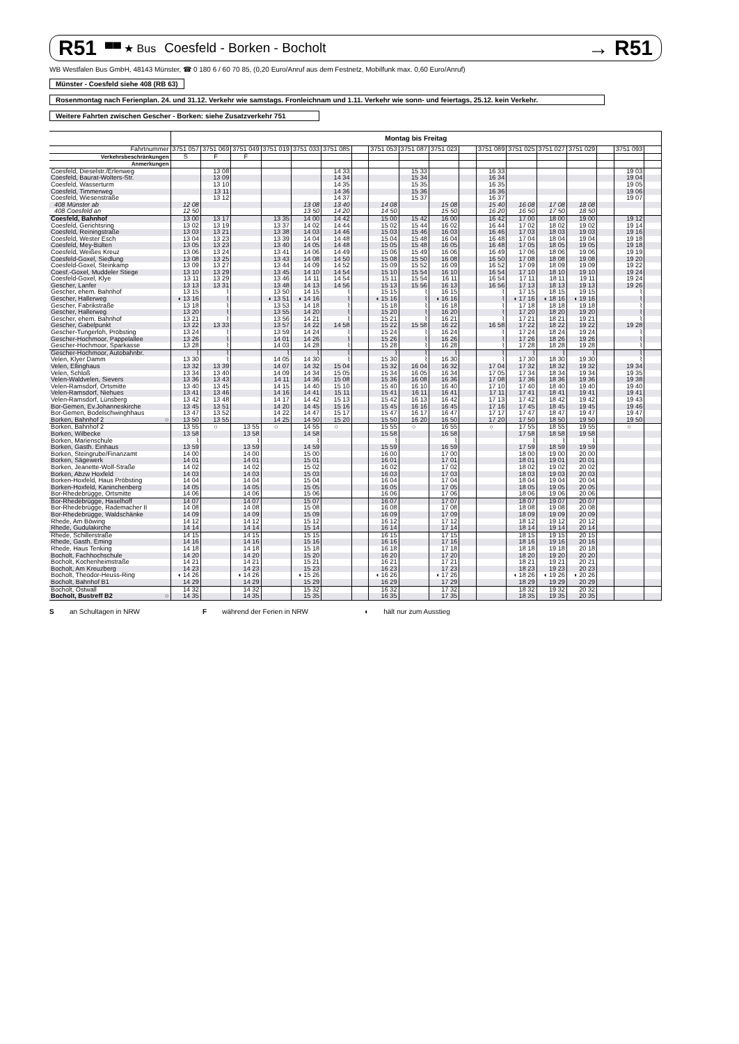R51 ▀▀ ★ Bus Coesfeld - Borken - Bocholt
→ R51
WB Westfalen Bus GmbH, 48143 Münster, ☎ 0 180 6 / 60 70 85, (0,20 Euro/Anruf aus dem Festnetz, Mobilfunk max. 0,60 Euro/Anruf)
Münster - Coesfeld siehe 408 (RB 63)
Rosenmontag nach Ferienplan. 24. und 31.12. Verkehr wie samstags. Fronleichnam und 1.11. Verkehr wie sonn- und feiertags, 25.12. kein Verkehr.
Weitere Fahrten zwischen Gescher - Borken: siehe Zusatzverkehr 751
| | Montag bis Freitag | | | | | | | | | | | | | | | | | |
| --- | --- | --- | --- | --- | --- | --- | --- | --- | --- | --- | --- | --- | --- | --- | --- | --- | --- | --- |
| Fahrtnummer | 3751 057 | 3751 069 | 3751 049 | 3751 019 | 3751 033 | 3751 085 | | 3751 053 | 3751 087 | 3751 023 | | 3751 089 | 3751 025 | 3751 027 | 3751 029 | | 3751 093 | |
| Verkehrsbeschränkungen | S | F | F | | | | | | | | | | | | | | | |
| Anmerkungen | | | | | | | | | | | | | | | | | | |
| Coesfeld, Dieselstr./Erlenweg | | 13 08 | | | | 14 33 | | | 15 33 | | | 16 33 | | | | | 19 03 | |
| Coesfeld, Baurat-Wolters-Str. | | 13 09 | | | | 14 34 | | | 15 34 | | | 16 34 | | | | | 19 04 | |
| Coesfeld, Wasserturm | | 13 10 | | | | 14 35 | | | 15 35 | | | 16 35 | | | | | 19 05 | |
| Coesfeld, Timmerweg | | 13 11 | | | | 14 36 | | | 15 36 | | | 16 36 | | | | | 19 06 | |
| Coesfeld, Wiesenstraße | | 13 12 | | | | 14 37 | | | 15 37 | | | 16 37 | | | | | 19 07 | |
| 408 Münster ab | 12 08 | | | | 13 08 | 13 40 | | 14 08 | | 15 08 | | 15 40 | 16 08 | 17 08 | 18 08 | | | |
| 408 Coesfeld an | 12 50 | | | | 13 50 | 14 20 | | 14 50 | | 15 50 | | 16 20 | 16 50 | 17 50 | 18 50 | | | |
| Coesfeld, Bahnhof | 13 00 | 13 17 | | 13 35 | 14 00 | 14 42 | | 15 00 | 15 42 | 16 00 | | 16 42 | 17 00 | 18 00 | 19 00 | | 19 12 | |
| Coesfeld, Gerichtsring | 13 02 | 13 19 | | 13 37 | 14 02 | 14 44 | | 15 02 | 15 44 | 16 02 | | 16 44 | 17 02 | 18 02 | 19 02 | | 19 14 | |
| Coesfeld, Reiningstraße | 13 03 | 13 21 | | 13 38 | 14 03 | 14 46 | | 15 03 | 15 46 | 16 03 | | 16 46 | 17 03 | 18 03 | 19 03 | | 19 16 | |
| Coesfeld, Wester Esch | 13 04 | 13 23 | | 13 39 | 14 04 | 14 48 | | 15 04 | 15 48 | 16 04 | | 16 48 | 17 04 | 18 04 | 19 04 | | 19 18 | |
| Coesfeld, Mey-Bülten | 13 05 | 13 23 | | 13 40 | 14 05 | 14 48 | | 15 05 | 15 48 | 16 05 | | 16 48 | 17 05 | 18 05 | 19 05 | | 19 18 | |
| Coesfeld, Weißes Kreuz | 13 06 | 13 24 | | 13 41 | 14 06 | 14 49 | | 15 06 | 15 49 | 16 06 | | 16 49 | 17 06 | 18 06 | 19 06 | | 19 19 | |
| Coesfeld-Goxel, Siedlung | 13 08 | 13 25 | | 13 43 | 14 08 | 14 50 | | 15 08 | 15 50 | 16 08 | | 16 50 | 17 08 | 18 08 | 19 08 | | 19 20 | |
| Coesfeld-Goxel, Steinkamp | 13 09 | 13 27 | | 13 44 | 14 09 | 14 52 | | 15 09 | 15 52 | 16 09 | | 16 52 | 17 09 | 18 09 | 19 09 | | 19 22 | |
| Coesf.-Goxel, Muddeler Stiege | 13 10 | 13 29 | | 13 45 | 14 10 | 14 54 | | 15 10 | 15 54 | 16 10 | | 16 54 | 17 10 | 18 10 | 19 10 | | 19 24 | |
| Coesfeld-Goxel, Klye | 13 11 | 13 29 | | 13 46 | 14 11 | 14 54 | | 15 11 | 15 54 | 16 11 | | 16 54 | 17 11 | 18 11 | 19 11 | | 19 24 | |
| Gescher, Lanfer | 13 13 | 13 31 | | 13 48 | 14 13 | 14 56 | | 15 13 | 15 56 | 16 13 | | 16 56 | 17 13 | 18 13 | 19 13 | | 19 26 | |
| Gescher, ehem. Bahnhof | 13 15 | ⌇ | | 13 50 | 14 15 | ⌇ | | 15 15 | ⌇ | 16 15 | | ⌇ | 17 15 | 18 15 | 19 15 | | ⌇ | |
| Gescher, Hallerweg | ◖ 13 16 | ⌇ | | ◖ 13 51 | ◖ 14 16 | ⌇ | | ◖ 15 16 | ⌇ | ◖ 16 16 | | ⌇ | ◖ 17 16 | ◖ 18 16 | ◖ 19 16 | | ⌇ | |
| Gescher, Fabrikstraße | 13 18 | ⌇ | | 13 53 | 14 18 | ⌇ | | 15 18 | ⌇ | 16 18 | | ⌇ | 17 18 | 18 18 | 19 18 | | ⌇ | |
| Gescher, Hallerweg | 13 20 | ⌇ | | 13 55 | 14 20 | ⌇ | | 15 20 | ⌇ | 16 20 | | ⌇ | 17 20 | 18 20 | 19 20 | | ⌇ | |
| Gescher, ehem. Bahnhof | 13 21 | ⌇ | | 13 56 | 14 21 | ⌇ | | 15 21 | ⌇ | 16 21 | | ⌇ | 17 21 | 18 21 | 19 21 | | ⌇ | |
| Gescher, Gabelpunkt | 13 22 | 13 33 | | 13 57 | 14 22 | 14 58 | | 15 22 | 15 58 | 16 22 | | 16 58 | 17 22 | 18 22 | 19 22 | | 19 28 | |
| Gescher-Tungerloh, Pröbsting | 13 24 | ⌇ | | 13 59 | 14 24 | ⌇ | | 15 24 | ⌇ | 16 24 | | ⌇ | 17 24 | 18 24 | 19 24 | | ⌇ | |
| Gescher-Hochmoor, Pappelallee | 13 26 | ⌇ | | 14 01 | 14 26 | ⌇ | | 15 26 | ⌇ | 16 26 | | ⌇ | 17 26 | 18 26 | 19 26 | | ⌇ | |
| Gescher-Hochmoor, Sparkasse | 13 28 | ⌇ | | 14 03 | 14 28 | ⌇ | | 15 28 | ⌇ | 16 28 | | ⌇ | 17 28 | 18 28 | 19 28 | | ⌇ | |
| Gescher-Hochmoor, Autobahnbr. | ⌇ | ⌇ | | ⌇ | ⌇ | ⌇ | | ⌇ | ⌇ | ⌇ | | ⌇ | ⌇ | ⌇ | ⌇ | | ⌇ | |
| Velen, Klyer Damm | 13 30 | ⌇ | | 14 05 | 14 30 | ⌇ | | 15 30 | ⌇ | 16 30 | | ⌇ | 17 30 | 18 30 | 19 30 | | ⌇ | |
| Velen, Ellinghaus | 13 32 | 13 39 | | 14 07 | 14 32 | 15 04 | | 15 32 | 16 04 | 16 32 | | 17 04 | 17 32 | 18 32 | 19 32 | | 19 34 | |
| Velen, Schloß | 13 34 | 13 40 | | 14 09 | 14 34 | 15 05 | | 15 34 | 16 05 | 16 34 | | 17 05 | 17 34 | 18 34 | 19 34 | | 19 35 | |
| Velen-Waldvelen, Sievers | 13 36 | 13 43 | | 14 11 | 14 36 | 15 08 | | 15 36 | 16 08 | 16 36 | | 17 08 | 17 36 | 18 36 | 19 36 | | 19 38 | |
| Velen-Ramsdorf, Ortsmitte | 13 40 | 13 45 | | 14 15 | 14 40 | 15 10 | | 15 40 | 16 10 | 16 40 | | 17 10 | 17 40 | 18 40 | 19 40 | | 19 40 | |
| Velen-Ramsdorf, Niehues | 13 41 | 13 46 | | 14 16 | 14 41 | 15 11 | | 15 41 | 16 11 | 16 41 | | 17 11 | 17 41 | 18 41 | 19 41 | | 19 41 | |
| Velen-Ramsdorf, Lünsberg | 13 42 | 13 48 | | 14 17 | 14 42 | 15 13 | | 15 42 | 16 13 | 16 42 | | 17 13 | 17 42 | 18 42 | 19 42 | | 19 43 | |
| Bor-Gemen, Ev.Johanneskirche | 13 45 | 13 51 | | 14 20 | 14 45 | 15 16 | | 15 45 | 16 16 | 16 45 | | 17 16 | 17 45 | 18 45 | 19 45 | | 19 46 | |
| Bor-Gemen, Bodelschwinghhaus | 13 47 | 13 52 | | 14 22 | 14 47 | 15 17 | | 15 47 | 16 17 | 16 47 | | 17 17 | 17 47 | 18 47 | 19 47 | | 19 47 | |
| Borken, Bahnhof 2 ○ | 13 50 | 13 55 | | 14 25 | 14 50 | 15 20 | | 15 50 | 16 20 | 16 50 | | 17 20 | 17 50 | 18 50 | 19 50 | | 19 50 | |
| Borken, Bahnhof 2 | 13 55 | ○ | 13 55 | ○ | 14 55 | ○ | | 15 55 | ○ | 16 55 | | ○ | 17 55 | 18 55 | 19 55 | | ○ | |
| Borken, Wilbecke | 13 58 | | 13 58 | | 14 58 | | | 15 58 | | 16 58 | | | 17 58 | 18 58 | 19 58 | | | |
| Borken, Marienschule | ⌇ | | ⌇ | | ⌇ | | | ⌇ | | ⌇ | | | ⌇ | ⌇ | ⌇ | | | |
| Borken, Gasth. Einhaus | 13 59 | | 13 59 | | 14 59 | | | 15 59 | | 16 59 | | | 17 59 | 18 59 | 19 59 | | | |
| Borken, Steingrube/Finanzamt | 14 00 | | 14 00 | | 15 00 | | | 16 00 | | 17 00 | | | 18 00 | 19 00 | 20 00 | | | |
| Borken, Sägewerk | 14 01 | | 14 01 | | 15 01 | | | 16 01 | | 17 01 | | | 18 01 | 19 01 | 20 01 | | | |
| Borken, Jeanette-Wolf-Straße | 14 02 | | 14 02 | | 15 02 | | | 16 02 | | 17 02 | | | 18 02 | 19 02 | 20 02 | | | |
| Borken, Abzw Hoxfeld | 14 03 | | 14 03 | | 15 03 | | | 16 03 | | 17 03 | | | 18 03 | 19 03 | 20 03 | | | |
| Borken-Hoxfeld, Haus Pröbsting | 14 04 | | 14 04 | | 15 04 | | | 16 04 | | 17 04 | | | 18 04 | 19 04 | 20 04 | | | |
| Borken-Hoxfeld, Kaninchenberg | 14 05 | | 14 05 | | 15 05 | | | 16 05 | | 17 05 | | | 18 05 | 19 05 | 20 05 | | | |
| Bor-Rhedebrügge, Ortsmitte | 14 06 | | 14 06 | | 15 06 | | | 16 06 | | 17 06 | | | 18 06 | 19 06 | 20 06 | | | |
| Bor-Rhedebrügge, Haselhoff | 14 07 | | 14 07 | | 15 07 | | | 16 07 | | 17 07 | | | 18 07 | 19 07 | 20 07 | | | |
| Bor-Rhedebrügge, Rademacher II | 14 08 | | 14 08 | | 15 08 | | | 16 08 | | 17 08 | | | 18 08 | 19 08 | 20 08 | | | |
| Bor-Rhedebrügge, Waldschänke | 14 09 | | 14 09 | | 15 09 | | | 16 09 | | 17 09 | | | 18 09 | 19 09 | 20 09 | | | |
| Rhede, Am Böwing | 14 12 | | 14 12 | | 15 12 | | | 16 12 | | 17 12 | | | 18 12 | 19 12 | 20 12 | | | |
| Rhede, Gudulakirche | 14 14 | | 14 14 | | 15 14 | | | 16 14 | | 17 14 | | | 18 14 | 19 14 | 20 14 | | | |
| Rhede, Schillerstraße | 14 15 | | 14 15 | | 15 15 | | | 16 15 | | 17 15 | | | 18 15 | 19 15 | 20 15 | | | |
| Rhede, Gasth. Eming | 14 16 | | 14 16 | | 15 16 | | | 16 16 | | 17 16 | | | 18 16 | 19 16 | 20 16 | | | |
| Rhede, Haus Tenking | 14 18 | | 14 18 | | 15 18 | | | 16 18 | | 17 18 | | | 18 18 | 19 18 | 20 18 | | | |
| Bocholt, Fachhochschule | 14 20 | | 14 20 | | 15 20 | | | 16 20 | | 17 20 | | | 18 20 | 19 20 | 20 20 | | | |
| Bocholt, Kochenheimstraße | 14 21 | | 14 21 | | 15 21 | | | 16 21 | | 17 21 | | | 18 21 | 19 21 | 20 21 | | | |
| Bocholt, Am Kreuzberg | 14 23 | | 14 23 | | 15 23 | | | 16 23 | | 17 23 | | | 18 23 | 19 23 | 20 23 | | | |
| Bocholt, Theodor-Heuss-Ring | ◖ 14 26 | | ◖ 14 26 | | ◖ 15 26 | | | ◖ 16 26 | | ◖ 17 26 | | | ◖ 18 26 | ◖ 19 26 | ◖ 20 26 | | | |
| Bocholt, Bahnhof B1 | 14 29 | | 14 29 | | 15 29 | | | 16 29 | | 17 29 | | | 18 29 | 19 29 | 20 29 | | | |
| Bocholt, Ostwall | 14 32 | | 14 32 | | 15 32 | | | 16 32 | | 17 32 | | | 18 32 | 19 32 | 20 32 | | | |
| Bocholt, Bustreff B2 ○ | 14 35 | | 14 35 | | 15 35 | | | 16 35 | | 17 35 | | | 18 35 | 19 35 | 20 35 | | | |
S an Schultagen in NRW F während der Ferien in NRW ◖ hält nur zum Ausstieg